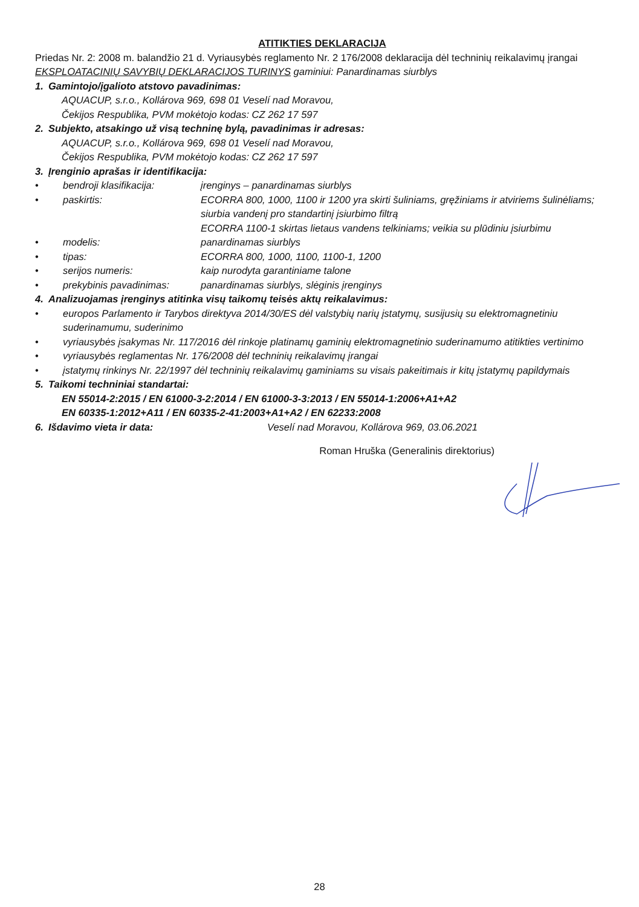ATITIKTIES DEKLARACIJA
Priedas Nr. 2: 2008 m. balandžio 21 d. Vyriausybės reglamento Nr. 2 176/2008 deklaracija dėl techninių reikalavimų įrangai
EKSPLOATACINIŲ SAVYBIŲ DEKLARACIJOS TURINYS gaminiui: Panardinamas siurblys
1. Gamintojo/įgalioto atstovo pavadinimas:
AQUACUP, s.r.o., Kollárova 969, 698 01 Veselí nad Moravou,
Čekijos Respublika, PVM mokėtojo kodas: CZ 262 17 597
2. Subjekto, atsakingo už visą techninę bylą, pavadinimas ir adresas:
AQUACUP, s.r.o., Kollárova 969, 698 01 Veselí nad Moravou,
Čekijos Respublika, PVM mokėtojo kodas: CZ 262 17 597
3. Įrenginio aprašas ir identifikacija:
• bendroji klasifikacija: įrenginys – panardinamas siurblys
• paskirtis: ECORRA 800, 1000, 1100 ir 1200 yra skirti šuliniams, gręžiniams ir atviriems šulinėliams; siurbia vandenį pro standartinį įsiurbimo filtrą
ECORRA 1100-1 skirtas lietaus vandens telkiniams; veikia su plūdiniu įsiurbimu
• modelis: panardinamas siurblys
• tipas: ECORRA 800, 1000, 1100, 1100-1, 1200
• serijos numeris: kaip nurodyta garantiniame talone
• prekybinis pavadinimas: panardinamas siurblys, slėginis įrenginys
4. Analizuojamas įrenginys atitinka visų taikomų teisės aktų reikalavimus:
• europos Parlamento ir Tarybos direktyva 2014/30/ES dėl valstybių narių įstatymų, susijusių su elektromagnetiniu suderinamumu, suderinimo
• vyriausybės įsakymas Nr. 117/2016 dėl rinkoje platinamų gaminių elektromagnetinio suderinamumo atitikties vertinimo
• vyriausybės reglamentas Nr. 176/2008 dėl techninių reikalavimų įrangai
• įstatymų rinkinys Nr. 22/1997 dėl techninių reikalavimų gaminiams su visais pakeitimais ir kitų įstatymų papildymais
5. Taikomi techniniai standartai:
EN 55014-2:2015 / EN 61000-3-2:2014 / EN 61000-3-3:2013 / EN 55014-1:2006+A1+A2
EN 60335-1:2012+A11 / EN 60335-2-41:2003+A1+A2 / EN 62233:2008
6. Išdavimo vieta ir data: Veselí nad Moravou, Kollárova 969, 03.06.2021
Roman Hruška (Generalinis direktorius)
28